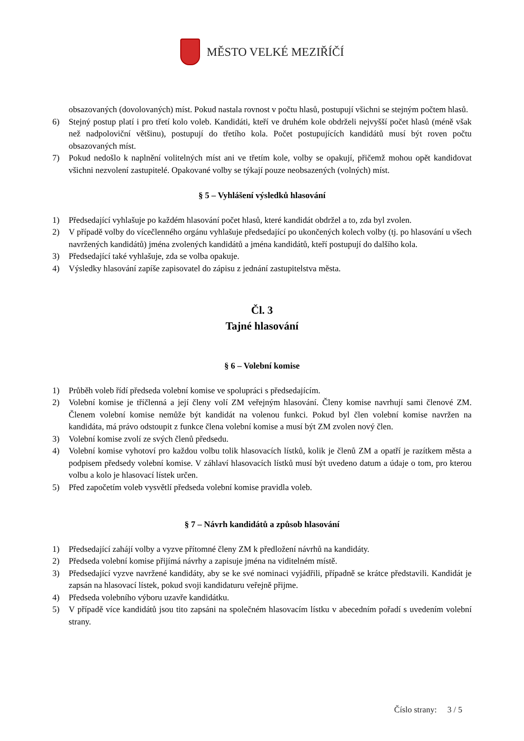MĚSTO VELKÉ MEZIŘÍČÍ
obsazovaných (dovolovaných) míst. Pokud nastala rovnost v počtu hlasů, postupují všichni se stejným počtem hlasů.
6) Stejný postup platí i pro třetí kolo voleb. Kandidáti, kteří ve druhém kole obdrželi nejvyšší počet hlasů (méně však než nadpoloviční většinu), postupují do třetího kola. Počet postupujících kandidátů musí být roven počtu obsazovaných míst.
7) Pokud nedošlo k naplnění volitelných míst ani ve třetím kole, volby se opakují, přičemž mohou opět kandidovat všichni nezvolení zastupitelé. Opakované volby se týkají pouze neobsazených (volných) míst.
§ 5 – Vyhlášení výsledků hlasování
1) Předsedající vyhlašuje po každém hlasování počet hlasů, které kandidát obdržel a to, zda byl zvolen.
2) V případě volby do vícečlenného orgánu vyhlašuje předsedající po ukončených kolech volby (tj. po hlasování u všech navržených kandidátů) jména zvolených kandidátů a jména kandidátů, kteří postupují do dalšího kola.
3) Předsedající také vyhlašuje, zda se volba opakuje.
4) Výsledky hlasování zapíše zapisovatel do zápisu z jednání zastupitelstva města.
Čl. 3
Tajné hlasování
§ 6 – Volební komise
1) Průběh voleb řídí předseda volební komise ve spolupráci s předsedajícím.
2) Volební komise je tříčlenná a její členy volí ZM veřejným hlasování. Členy komise navrhují sami členové ZM. Členem volební komise nemůže být kandidát na volenou funkci. Pokud byl člen volební komise navržen na kandidáta, má právo odstoupit z funkce člena volební komise a musí být ZM zvolen nový člen.
3) Volební komise zvolí ze svých členů předsedu.
4) Volební komise vyhotoví pro každou volbu tolik hlasovacích lístků, kolik je členů ZM a opatří je razítkem města a podpisem předsedy volební komise. V záhlaví hlasovacích lístků musí být uvedeno datum a údaje o tom, pro kterou volbu a kolo je hlasovací lístek určen.
5) Před započetím voleb vysvětlí předseda volební komise pravidla voleb.
§ 7 – Návrh kandidátů a způsob hlasování
1) Předsedající zahájí volby a vyzve přítomné členy ZM k předložení návrhů na kandidáty.
2) Předseda volební komise přijímá návrhy a zapisuje jména na viditelném místě.
3) Předsedající vyzve navržené kandidáty, aby se ke své nominaci vyjádřili, případně se krátce představili. Kandidát je zapsán na hlasovací lístek, pokud svoji kandidaturu veřejně přijme.
4) Předseda volebního výboru uzavře kandidátku.
5) V případě více kandidátů jsou tito zapsáni na společném hlasovacím lístku v abecedním pořadí s uvedením volební strany.
Číslo strany: 3 / 5